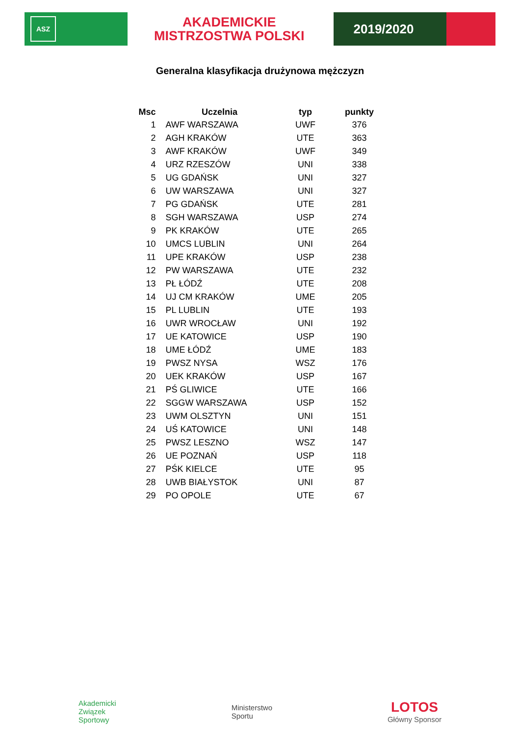ASZ
AKADEMICKIE
MISTRZOSTWA POLSKI
2019/2020
Generalna klasyfikacja drużynowa mężczyzn
| Msc | Uczelnia | typ | punkty |
| --- | --- | --- | --- |
| 1 | AWF WARSZAWA | UWF | 376 |
| 2 | AGH KRAKÓW | UTE | 363 |
| 3 | AWF KRAKÓW | UWF | 349 |
| 4 | URZ RZESZÓW | UNI | 338 |
| 5 | UG GDAŃSK | UNI | 327 |
| 6 | UW WARSZAWA | UNI | 327 |
| 7 | PG GDAŃSK | UTE | 281 |
| 8 | SGH WARSZAWA | USP | 274 |
| 9 | PK KRAKÓW | UTE | 265 |
| 10 | UMCS LUBLIN | UNI | 264 |
| 11 | UPE KRAKÓW | USP | 238 |
| 12 | PW WARSZAWA | UTE | 232 |
| 13 | PŁ ŁÓDŹ | UTE | 208 |
| 14 | UJ CM KRAKÓW | UME | 205 |
| 15 | PL LUBLIN | UTE | 193 |
| 16 | UWR WROCŁAW | UNI | 192 |
| 17 | UE KATOWICE | USP | 190 |
| 18 | UME ŁÓDŹ | UME | 183 |
| 19 | PWSZ NYSA | WSZ | 176 |
| 20 | UEK KRAKÓW | USP | 167 |
| 21 | PŚ GLIWICE | UTE | 166 |
| 22 | SGGW WARSZAWA | USP | 152 |
| 23 | UWM OLSZTYN | UNI | 151 |
| 24 | UŚ KATOWICE | UNI | 148 |
| 25 | PWSZ LESZNO | WSZ | 147 |
| 26 | UE POZNAŃ | USP | 118 |
| 27 | PŚK KIELCE | UTE | 95 |
| 28 | UWB BIAŁYSTOK | UNI | 87 |
| 29 | PO OPOLE | UTE | 67 |
Akademicki
Związek
Sportowy
Ministerstwo
Sportu
LOTOS
Główny Sponsor